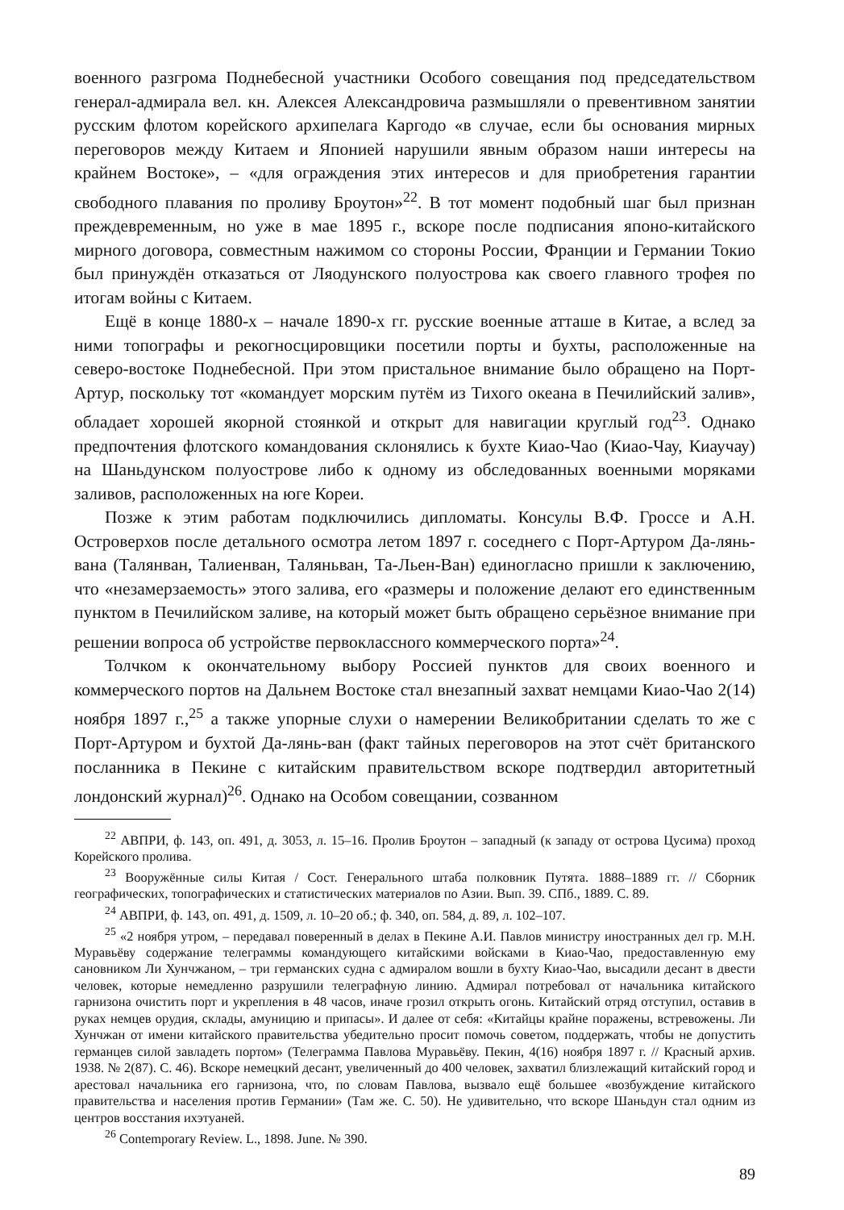военного разгрома Поднебесной участники Особого совещания под председательством генерал-адмирала вел. кн. Алексея Александровича размышляли о превентивном занятии русским флотом корейского архипелага Каргодо «в случае, если бы основания мирных переговоров между Китаем и Японией нарушили явным образом наши интересы на крайнем Востоке», – «для ограждения этих интересов и для приобретения гарантии свободного плавания по проливу Броутон»<sup>22</sup>. В тот момент подобный шаг был признан преждевременным, но уже в мае 1895 г., вскоре после подписания японо-китайского мирного договора, совместным нажимом со стороны России, Франции и Германии Токио был принуждён отказаться от Ляодунского полуострова как своего главного трофея по итогам войны с Китаем.
Ещё в конце 1880-х – начале 1890-х гг. русские военные атташе в Китае, а вслед за ними топографы и рекогносцировщики посетили порты и бухты, расположенные на северо-востоке Поднебесной. При этом пристальное внимание было обращено на Порт-Артур, поскольку тот «командует морским путём из Тихого океана в Печилийский залив», обладает хорошей якорной стоянкой и открыт для навигации круглый год<sup>23</sup>. Однако предпочтения флотского командования склонялись к бухте Киао-Чао (Киао-Чау, Киаучау) на Шаньдунском полуострове либо к одному из обследованных военными моряками заливов, расположенных на юге Кореи.
Позже к этим работам подключились дипломаты. Консулы В.Ф. Гроссе и А.Н. Островерхов после детального осмотра летом 1897 г. соседнего с Порт-Артуром Да-лянь-вана (Талянван, Талиенван, Таляньван, Та-Льен-Ван) единогласно пришли к заключению, что «незамерзаемость» этого залива, его «размеры и положение делают его единственным пунктом в Печилийском заливе, на который может быть обращено серьёзное внимание при решении вопроса об устройстве первоклассного коммерческого порта»<sup>24</sup>.
Толчком к окончательному выбору Россией пунктов для своих военного и коммерческого портов на Дальнем Востоке стал внезапный захват немцами Киао-Чао 2(14) ноября 1897 г.,<sup>25</sup> а также упорные слухи о намерении Великобритании сделать то же с Порт-Артуром и бухтой Да-лянь-ван (факт тайных переговоров на этот счёт британского посланника в Пекине с китайским правительством вскоре подтвердил авторитетный лондонский журнал)<sup>26</sup>. Однако на Особом совещании, созванном
<sup>22</sup> АВПРИ, ф. 143, оп. 491, д. 3053, л. 15–16. Пролив Броутон – западный (к западу от острова Цусима) проход Корейского пролива.
<sup>23</sup> Вооружённые силы Китая / Сост. Генерального штаба полковник Путята. 1888–1889 гг. // Сборник географических, топографических и статистических материалов по Азии. Вып. 39. СПб., 1889. С. 89.
<sup>24</sup> АВПРИ, ф. 143, оп. 491, д. 1509, л. 10–20 об.; ф. 340, оп. 584, д. 89, л. 102–107.
<sup>25</sup> «2 ноября утром, – передавал поверенный в делах в Пекине А.И. Павлов министру иностранных дел гр. М.Н. Муравьёву содержание телеграммы командующего китайскими войсками в Киао-Чао, предоставленную ему сановником Ли Хунчжаном, – три германских судна с адмиралом вошли в бухту Киао-Чао, высадили десант в двести человек, которые немедленно разрушили телеграфную линию. Адмирал потребовал от начальника китайского гарнизона очистить порт и укрепления в 48 часов, иначе грозил открыть огонь. Китайский отряд отступил, оставив в руках немцев орудия, склады, амуницию и припасы». И далее от себя: «Китайцы крайне поражены, встревожены. Ли Хунчжан от имени китайского правительства убедительно просит помочь советом, поддержать, чтобы не допустить германцев силой завладеть портом» (Телеграмма Павлова Муравьёву. Пекин, 4(16) ноября 1897 г. // Красный архив. 1938. № 2(87). С. 46). Вскоре немецкий десант, увеличенный до 400 человек, захватил близлежащий китайский город и арестовал начальника его гарнизона, что, по словам Павлова, вызвало ещё большее «возбуждение китайского правительства и населения против Германии» (Там же. С. 50). Не удивительно, что вскоре Шаньдун стал одним из центров восстания ихэтуаней.
<sup>26</sup> Contemporary Review. L., 1898. June. № 390.
89